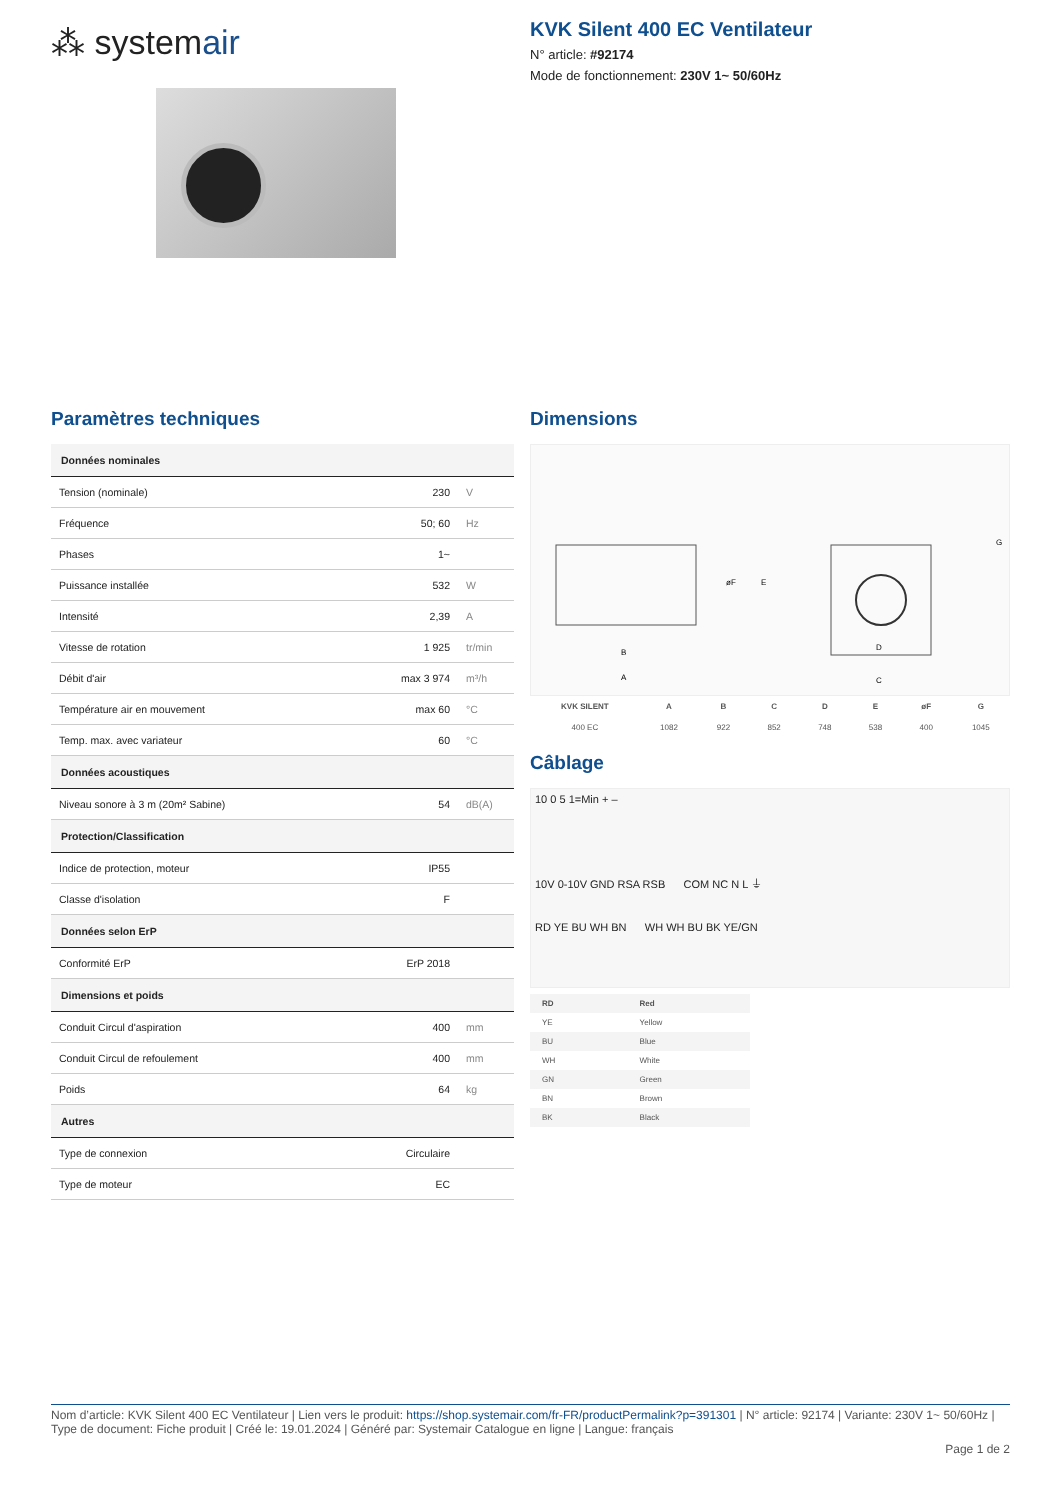⁂ systemair
KVK Silent 400 EC Ventilateur
N° article: #92174
Mode de fonctionnement: 230V 1~ 50/60Hz
Paramètres techniques
| Données nominales | | |
| --- | --- | --- |
| Tension (nominale) | 230 | V |
| Fréquence | 50; 60 | Hz |
| Phases | 1~ | |
| Puissance installée | 532 | W |
| Intensité | 2,39 | A |
| Vitesse de rotation | 1 925 | tr/min |
| Débit d'air | max 3 974 | m³/h |
| Température air en mouvement | max 60 | °C |
| Temp. max. avec variateur | 60 | °C |
| Données acoustiques | | |
| Niveau sonore à 3 m (20m² Sabine) | 54 | dB(A) |
| Protection/Classification | | |
| Indice de protection, moteur | IP55 | |
| Classe d'isolation | F | |
| Données selon ErP | | |
| Conformité ErP | ErP 2018 | |
| Dimensions et poids | | |
| Conduit Circul d'aspiration | 400 | mm |
| Conduit Circul de refoulement | 400 | mm |
| Poids | 64 | kg |
| Autres | | |
| Type de connexion | Circulaire | |
| Type de moteur | EC | |
Dimensions
B
A
D
C
E
øF
G
| KVK SILENT | A | B | C | D | E | øF | G |
| --- | --- | --- | --- | --- | --- | --- | --- |
| 400 EC | 1082 | 922 | 852 | 748 | 538 | 400 | 1045 |
Câblage
10 0 5 1=Min + –
10V 0-10V GND RSA RSB COM NC N L ⏚
RD YE BU WH BN WH WH BU BK YE/GN
| RD | Red |
| YE | Yellow |
| BU | Blue |
| WH | White |
| GN | Green |
| BN | Brown |
| BK | Black |
Nom d’article: KVK Silent 400 EC Ventilateur | Lien vers le produit: https://shop.systemair.com/fr-FR/productPermalink?p=391301 | N° article: 92174 | Variante: 230V 1~ 50/60Hz | Type de document: Fiche produit | Créé le: 19.01.2024 | Généré par: Systemair Catalogue en ligne | Langue: français
Page 1 de 2